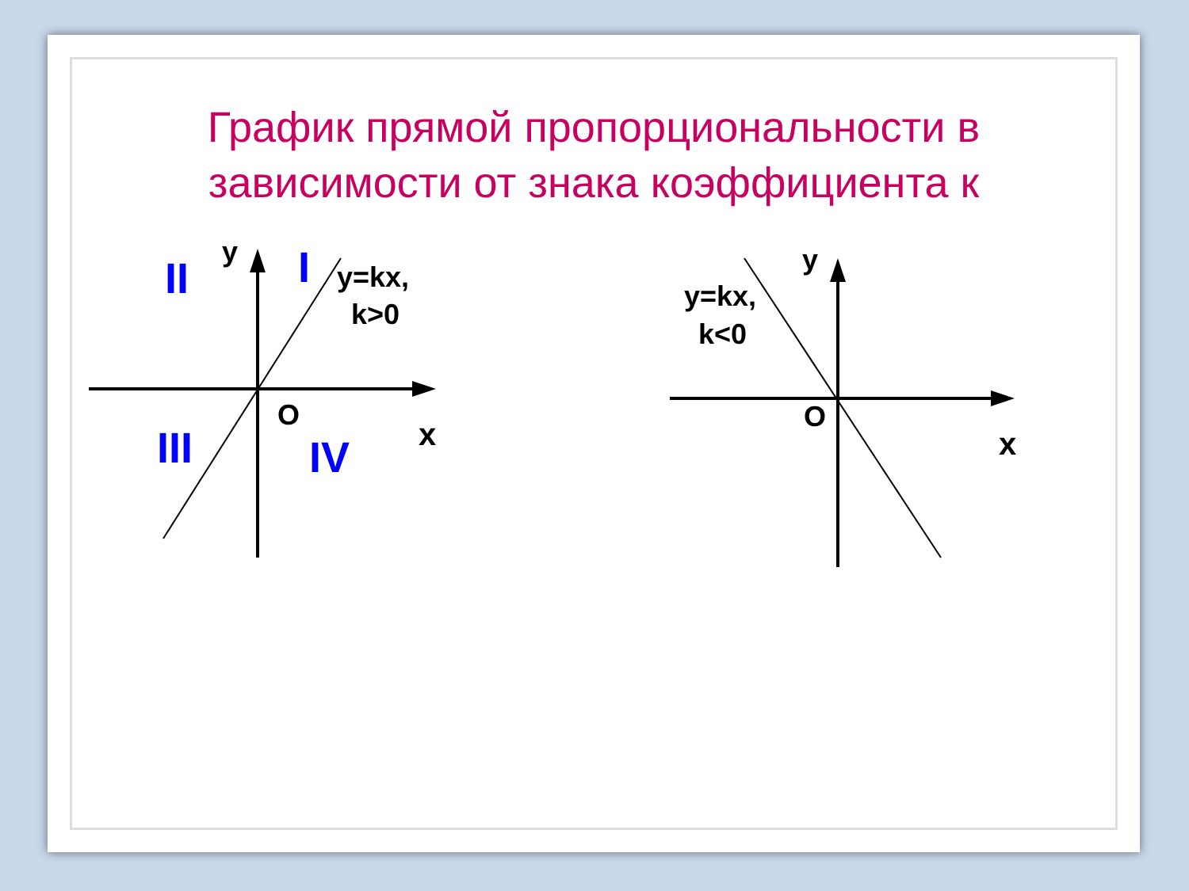График прямой пропорциональности в
зависимости от знака коэффициента к
y
O
x
y=kx,
k>0
II
I
III
IV
y
O
x
y=kx,
k<0